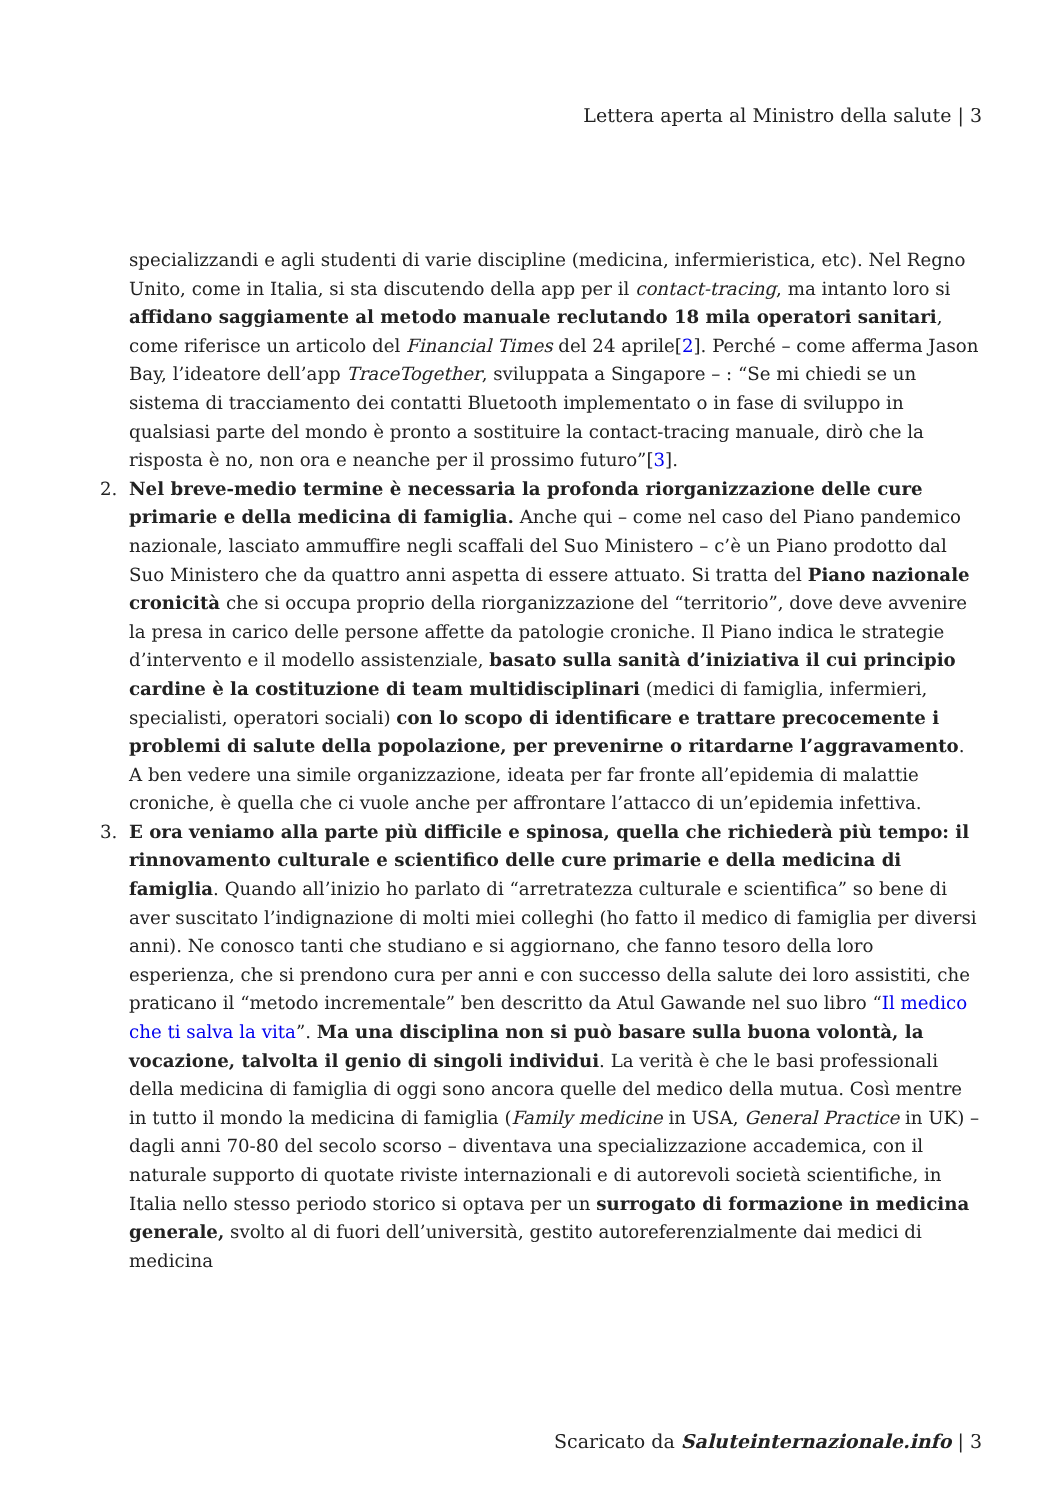Lettera aperta al Ministro della salute | 3
specializzandi e agli studenti di varie discipline (medicina, infermieristica, etc). Nel Regno Unito, come in Italia, si sta discutendo della app per il contact-tracing, ma intanto loro si affidano saggiamente al metodo manuale reclutando 18 mila operatori sanitari, come riferisce un articolo del Financial Times del 24 aprile[2]. Perché – come afferma Jason Bay, l’ideatore dell’app TraceTogether, sviluppata a Singapore – : “Se mi chiedi se un sistema di tracciamento dei contatti Bluetooth implementato o in fase di sviluppo in qualsiasi parte del mondo è pronto a sostituire la contact-tracing manuale, dirò che la risposta è no, non ora e neanche per il prossimo futuro”[3].
2. Nel breve-medio termine è necessaria la profonda riorganizzazione delle cure primarie e della medicina di famiglia. Anche qui – come nel caso del Piano pandemico nazionale, lasciato ammuffire negli scaffali del Suo Ministero – c’è un Piano prodotto dal Suo Ministero che da quattro anni aspetta di essere attuato. Si tratta del Piano nazionale cronicità che si occupa proprio della riorganizzazione del “territorio”, dove deve avvenire la presa in carico delle persone affette da patologie croniche. Il Piano indica le strategie d’intervento e il modello assistenziale, basato sulla sanità d’iniziativa il cui principio cardine è la costituzione di team multidisciplinari (medici di famiglia, infermieri, specialisti, operatori sociali) con lo scopo di identificare e trattare precocemente i problemi di salute della popolazione, per prevenirne o ritardarne l’aggravamento. A ben vedere una simile organizzazione, ideata per far fronte all’epidemia di malattie croniche, è quella che ci vuole anche per affrontare l’attacco di un’epidemia infettiva.
3. E ora veniamo alla parte più difficile e spinosa, quella che richiederà più tempo: il rinnovamento culturale e scientifico delle cure primarie e della medicina di famiglia. Quando all’inizio ho parlato di “arretratezza culturale e scientifica” so bene di aver suscitato l’indignazione di molti miei colleghi (ho fatto il medico di famiglia per diversi anni). Ne conosco tanti che studiano e si aggiornano, che fanno tesoro della loro esperienza, che si prendono cura per anni e con successo della salute dei loro assistiti, che praticano il “metodo incrementale” ben descritto da Atul Gawande nel suo libro “Il medico che ti salva la vita”. Ma una disciplina non si può basare sulla buona volontà, la vocazione, talvolta il genio di singoli individui. La verità è che le basi professionali della medicina di famiglia di oggi sono ancora quelle del medico della mutua. Così mentre in tutto il mondo la medicina di famiglia (Family medicine in USA, General Practice in UK) – dagli anni 70-80 del secolo scorso – diventava una specializzazione accademica, con il naturale supporto di quotate riviste internazionali e di autorevoli società scientifiche, in Italia nello stesso periodo storico si optava per un surrogato di formazione in medicina generale, svolto al di fuori dell’università, gestito autoreferenzialmente dai medici di medicina
Scaricato da Saluteinternazionale.info | 3